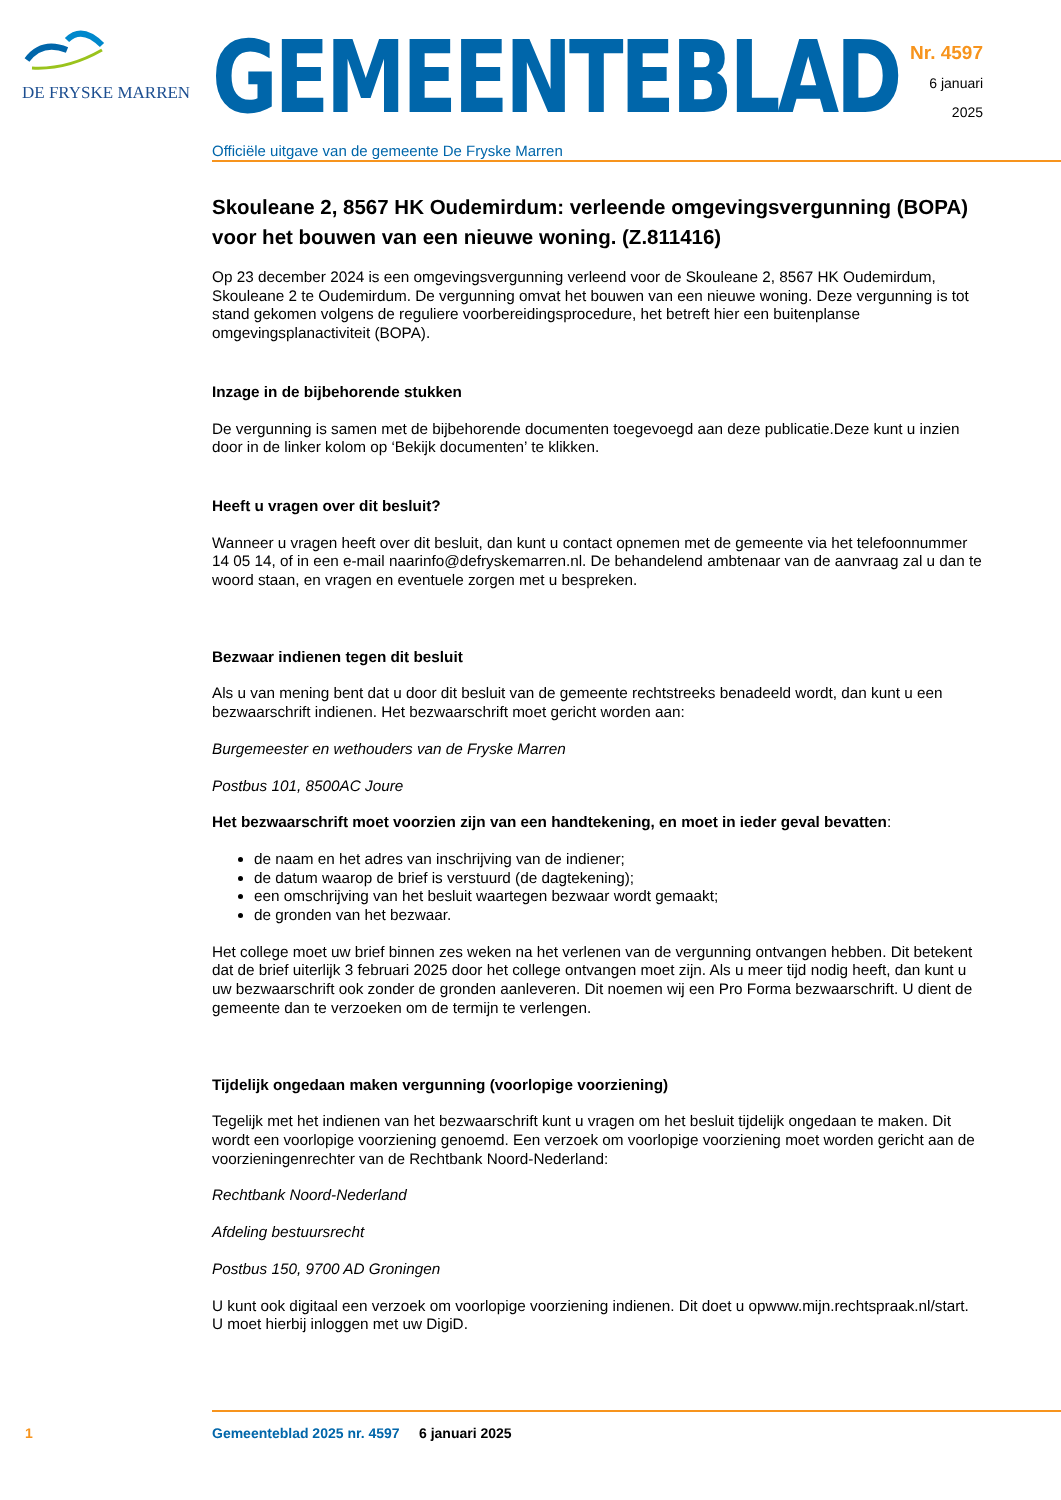DE FRYSKE MARREN
GEMEENTEBLAD
Officiële uitgave van de gemeente De Fryske Marren
Nr. 4597
6 januari
2025
Skouleane 2, 8567 HK Oudemirdum: verleende omgevingsvergunning (BOPA) voor het bouwen van een nieuwe woning. (Z.811416)
Op 23 december 2024 is een omgevingsvergunning verleend voor de Skouleane 2, 8567 HK Oudemirdum, Skouleane 2 te Oudemirdum. De vergunning omvat het bouwen van een nieuwe woning. Deze vergunning is tot stand gekomen volgens de reguliere voorbereidingsprocedure, het betreft hier een buitenplanse omgevingsplanactiviteit (BOPA).
Inzage in de bijbehorende stukken
De vergunning is samen met de bijbehorende documenten toegevoegd aan deze publicatie.Deze kunt u inzien door in de linker kolom op ‘Bekijk documenten’ te klikken.
Heeft u vragen over dit besluit?
Wanneer u vragen heeft over dit besluit, dan kunt u contact opnemen met de gemeente via het telefoonnummer 14 05 14, of in een e-mail naarinfo@defryskemarren.nl. De behandelend ambtenaar van de aanvraag zal u dan te woord staan, en vragen en eventuele zorgen met u bespreken.
Bezwaar indienen tegen dit besluit
Als u van mening bent dat u door dit besluit van de gemeente rechtstreeks benadeeld wordt, dan kunt u een bezwaarschrift indienen. Het bezwaarschrift moet gericht worden aan:
Burgemeester en wethouders van de Fryske Marren
Postbus 101, 8500AC Joure
Het bezwaarschrift moet voorzien zijn van een handtekening, en moet in ieder geval bevatten:
de naam en het adres van inschrijving van de indiener;
de datum waarop de brief is verstuurd (de dagtekening);
een omschrijving van het besluit waartegen bezwaar wordt gemaakt;
de gronden van het bezwaar.
Het college moet uw brief binnen zes weken na het verlenen van de vergunning ontvangen hebben. Dit betekent dat de brief uiterlijk 3 februari 2025 door het college ontvangen moet zijn. Als u meer tijd nodig heeft, dan kunt u uw bezwaarschrift ook zonder de gronden aanleveren. Dit noemen wij een Pro Forma bezwaarschrift. U dient de gemeente dan te verzoeken om de termijn te verlengen.
Tijdelijk ongedaan maken vergunning (voorlopige voorziening)
Tegelijk met het indienen van het bezwaarschrift kunt u vragen om het besluit tijdelijk ongedaan te maken. Dit wordt een voorlopige voorziening genoemd. Een verzoek om voorlopige voorziening moet worden gericht aan de voorzieningenrechter van de Rechtbank Noord-Nederland:
Rechtbank Noord-Nederland
Afdeling bestuursrecht
Postbus 150, 9700 AD Groningen
U kunt ook digitaal een verzoek om voorlopige voorziening indienen. Dit doet u opwww.mijn.rechtspraak.nl/start. U moet hierbij inloggen met uw DigiD.
1 Gemeenteblad 2025 nr. 4597 6 januari 2025